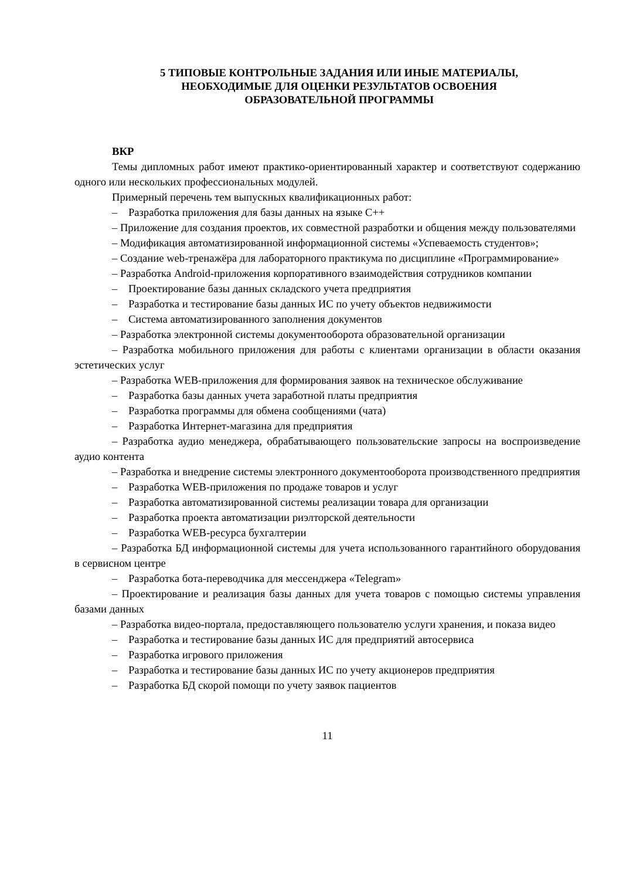5 ТИПОВЫЕ КОНТРОЛЬНЫЕ ЗАДАНИЯ ИЛИ ИНЫЕ МАТЕРИАЛЫ,
НЕОБХОДИМЫЕ ДЛЯ ОЦЕНКИ РЕЗУЛЬТАТОВ ОСВОЕНИЯ
ОБРАЗОВАТЕЛЬНОЙ ПРОГРАММЫ
ВКР
Темы дипломных работ имеют практико-ориентированный характер и соответствуют содержанию одного или нескольких профессиональных модулей.
Примерный перечень тем выпускных квалификационных работ:
– Разработка приложения для базы данных на языке С++
– Приложение для создания проектов, их совместной разработки и общения между пользователями
– Модификация автоматизированной информационной системы «Успеваемость студентов»;
– Создание web-тренажёра для лабораторного практикума по дисциплине «Программирование»
– Разработка Android-приложения корпоративного взаимодействия сотрудников компании
– Проектирование базы данных складского учета предприятия
– Разработка и тестирование базы данных ИС по учету объектов недвижимости
– Система автоматизированного заполнения документов
– Разработка электронной системы документооборота образовательной организации
– Разработка мобильного приложения для работы с клиентами организации в области оказания эстетических услуг
– Разработка WEB-приложения для формирования заявок на техническое обслуживание
– Разработка базы данных учета заработной платы предприятия
– Разработка программы для обмена сообщениями (чата)
– Разработка Интернет-магазина для предприятия
– Разработка аудио менеджера, обрабатывающего пользовательские запросы на воспроизведение аудио контента
– Разработка и внедрение системы электронного документооборота производственного предприятия
– Разработка WEB-приложения по продаже товаров и услуг
– Разработка автоматизированной системы реализации товара для организации
– Разработка проекта автоматизации риэлторской деятельности
– Разработка WEB-ресурса бухгалтерии
– Разработка БД информационной системы для учета использованного гарантийного оборудования в сервисном центре
– Разработка бота-переводчика для мессенджера «Telegram»
– Проектирование и реализация базы данных для учета товаров с помощью системы управления базами данных
– Разработка видео-портала, предоставляющего пользователю услуги хранения, и показа видео
– Разработка и тестирование базы данных ИС для предприятий автосервиса
– Разработка игрового приложения
– Разработка и тестирование базы данных ИС по учету акционеров предприятия
– Разработка БД скорой помощи по учету заявок пациентов
11